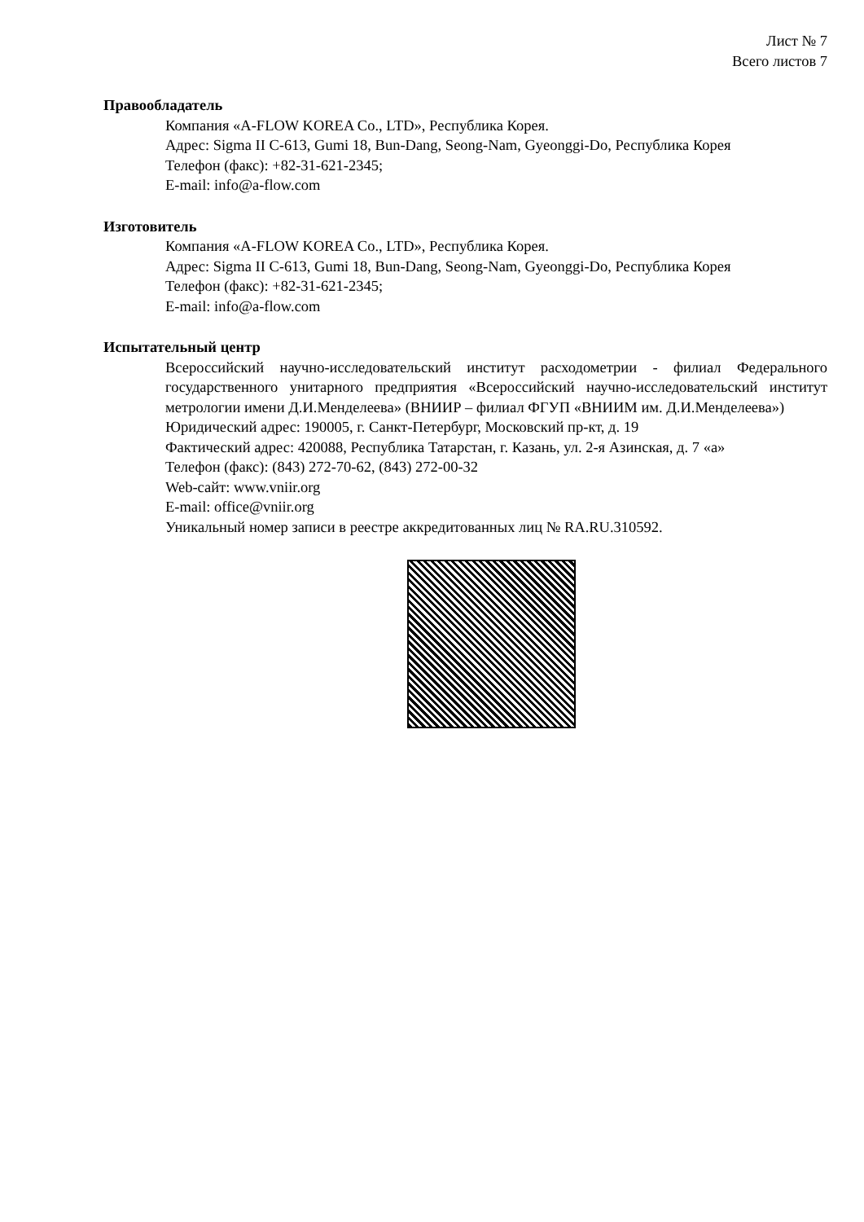Лист № 7
Всего листов 7
Правообладатель
Компания «A-FLOW KOREA Co., LTD», Республика Корея.
Адрес: Sigma II C-613, Gumi 18, Bun-Dang, Seong-Nam, Gyeonggi-Do, Республика Корея
Телефон (факс): +82-31-621-2345;
E-mail: info@a-flow.com
Изготовитель
Компания «A-FLOW KOREA Co., LTD», Республика Корея.
Адрес: Sigma II C-613, Gumi 18, Bun-Dang, Seong-Nam, Gyeonggi-Do, Республика Корея
Телефон (факс): +82-31-621-2345;
E-mail: info@a-flow.com
Испытательный центр
Всероссийский научно-исследовательский институт расходометрии - филиал Федерального государственного унитарного предприятия «Всероссийский научно-исследовательский институт метрологии имени Д.И.Менделеева» (ВНИИР – филиал ФГУП «ВНИИМ им. Д.И.Менделеева»)
Юридический адрес: 190005, г. Санкт-Петербург, Московский пр-кт, д. 19
Фактический адрес: 420088, Республика Татарстан, г. Казань, ул. 2-я Азинская, д. 7 «а»
Телефон (факс): (843) 272-70-62, (843) 272-00-32
Web-сайт: www.vniir.org
E-mail: office@vniir.org
Уникальный номер записи в реестре аккредитованных лиц № RA.RU.310592.